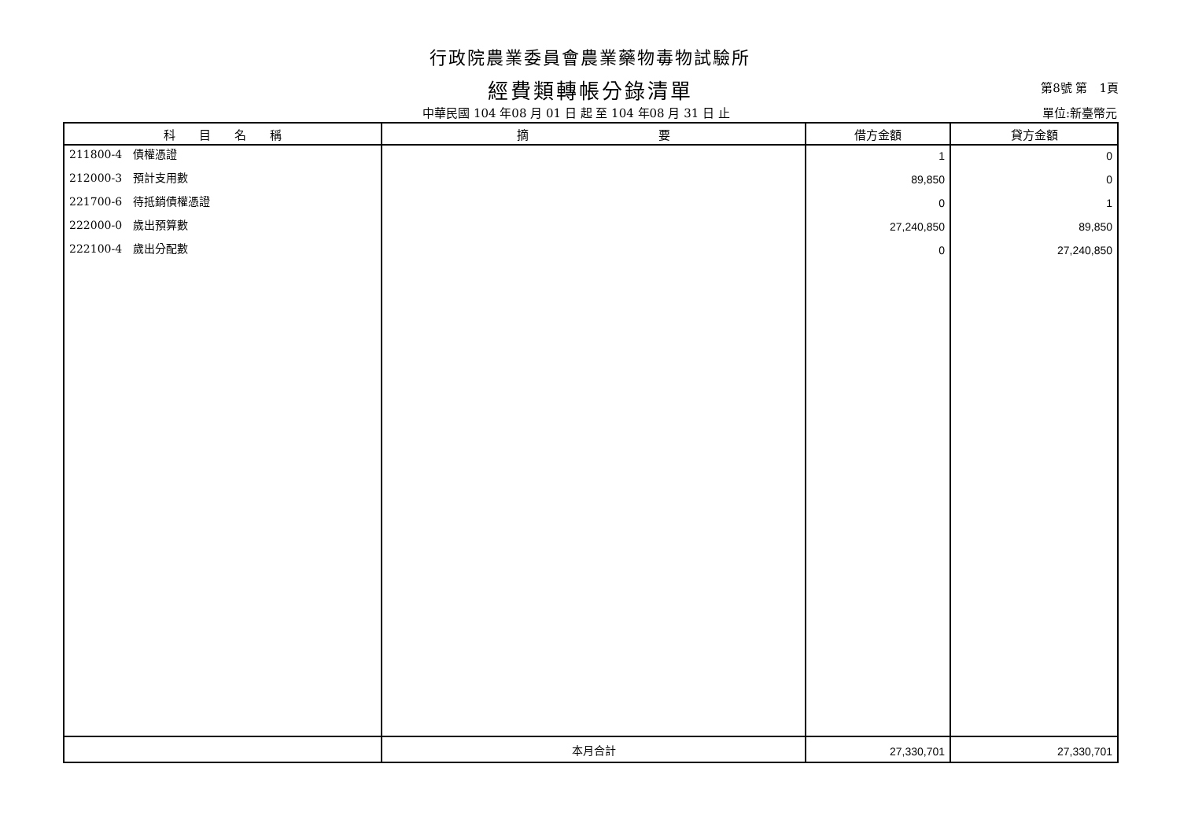行政院農業委員會農業藥物毒物試驗所
經費類轉帳分錄清單
第8號 第　1頁
中華民國 104 年08 月 01 日 起 至 104 年08 月 31 日 止
單位:新臺幣元
| 科 目 名 稱 | 摘 要 | 借方金額 | 貸方金額 |
| --- | --- | --- | --- |
| 211800-4 債權憑證 | | 1 | 0 |
| 212000-3 預計支用數 | | 89,850 | 0 |
| 221700-6 待抵銷債權憑證 | | 0 | 1 |
| 222000-0 歲出預算數 | | 27,240,850 | 89,850 |
| 222100-4 歲出分配數 | | 0 | 27,240,850 |
| | 本月合計 | 27,330,701 | 27,330,701 |